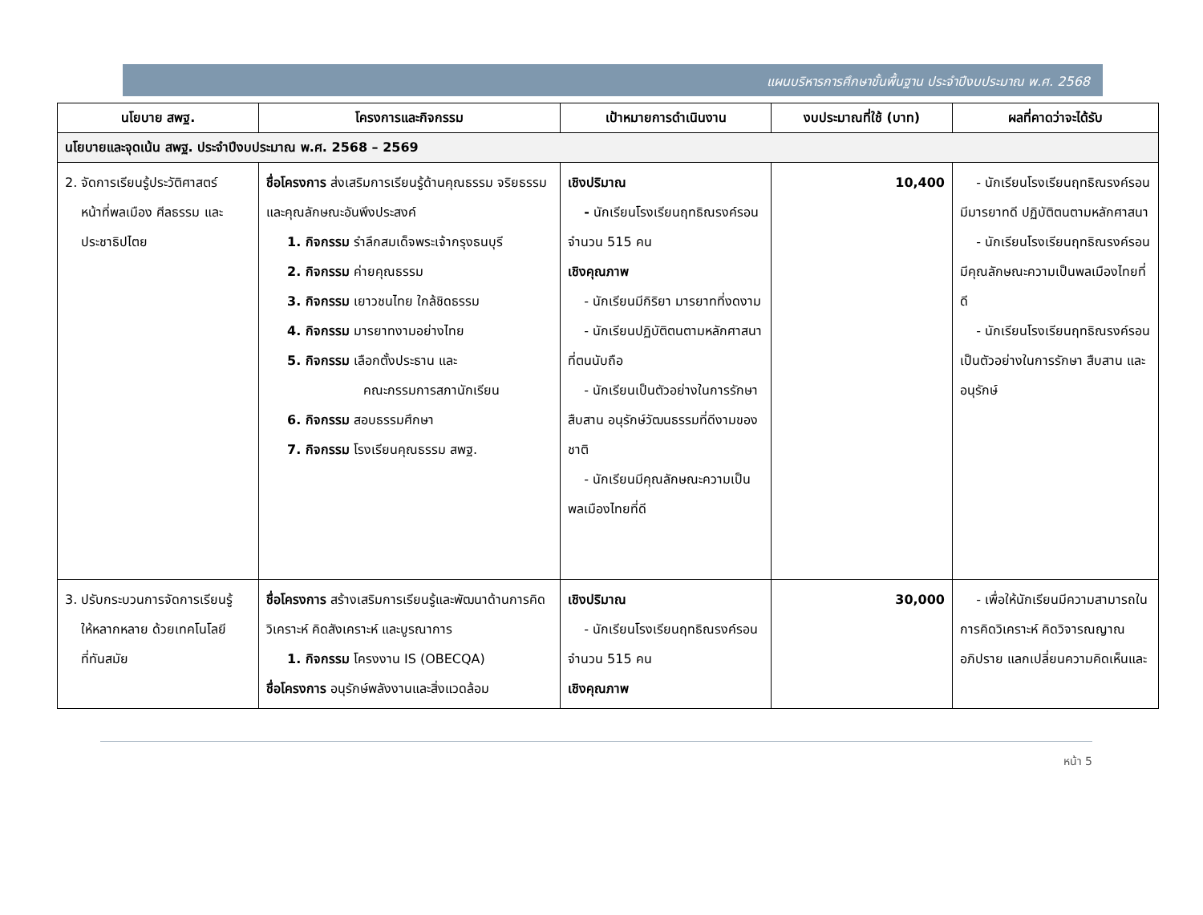แผนบริหารการศึกษาขั้นพื้นฐาน ประจำปีงบประมาณ พ.ศ. 2568
| นโยบาย สพฐ. | โครงการและกิจกรรม | เป้าหมายการดำเนินงาน | งบประมาณที่ใช้ (บาท) | ผลที่คาดว่าจะได้รับ |
| --- | --- | --- | --- | --- |
| นโยบายและจุดเน้น สพฐ. ประจำปีงบประมาณ พ.ศ. 2568 – 2569 | | | | |
| 2. จัดการเรียนรู้ประวัติศาสตร์ หน้าที่พลเมือง ศีลธรรม และ ประชาธิปไตย | ชื่อโครงการ ส่งเสริมการเรียนรู้ด้านคุณธรรม จริยธรรม และคุณลักษณะอันพึงประสงค์ 1. กิจกรรม รำลึกสมเด็จพระเจ้ากรุงธนบุรี 2. กิจกรรม ค่ายคุณธรรม 3. กิจกรรม เยาวชนไทย ใกล้ชิดธรรม 4. กิจกรรม มารยาทงามอย่างไทย 5. กิจกรรม เลือกตั้งประธาน และ คณะกรรมการสภานักเรียน 6. กิจกรรม สอบธรรมศึกษา 7. กิจกรรม โรงเรียนคุณธรรม สพฐ. | เชิงปริมาณ - นักเรียนโรงเรียนฤทธิณรงค์รอน จำนวน 515 คน เชิงคุณภาพ - นักเรียนมีกิริยา มารยาทที่งดงาม - นักเรียนปฏิบัติตนตามหลักศาสนาที่ตนนับถือ - นักเรียนเป็นตัวอย่างในการรักษา สืบสาน อนุรักษ์วัฒนธรรมที่ดีงามของชาติ - นักเรียนมีคุณลักษณะความเป็นพลเมืองไทยที่ดี | 10,400 | - นักเรียนโรงเรียนฤทธิณรงค์รอนมีมารยาทดี ปฏิบัติตนตามหลักศาสนา - นักเรียนโรงเรียนฤทธิณรงค์รอนมีคุณลักษณะความเป็นพลเมืองไทยที่ดี - นักเรียนโรงเรียนฤทธิณรงค์รอนเป็นตัวอย่างในการรักษา สืบสาน และอนุรักษ์ |
| 3. ปรับกระบวนการจัดการเรียนรู้ ให้หลากหลาย ด้วยเทคโนโลยี ที่ทันสมัย | ชื่อโครงการ สร้างเสริมการเรียนรู้และพัฒนาด้านการคิดวิเคราะห์ คิดสังเคราะห์ และบูรณาการ 1. กิจกรรม โครงงาน IS (OBECQA) ชื่อโครงการ อนุรักษ์พลังงานและสิ่งแวดล้อม | เชิงปริมาณ - นักเรียนโรงเรียนฤทธิณรงค์รอน จำนวน 515 คน เชิงคุณภาพ | 30,000 | - เพื่อให้นักเรียนมีความสามารถในการคิดวิเคราะห์ คิดวิจารณญาณ อภิปราย แลกเปลี่ยนความคิดเห็นและ |
หน้า 5